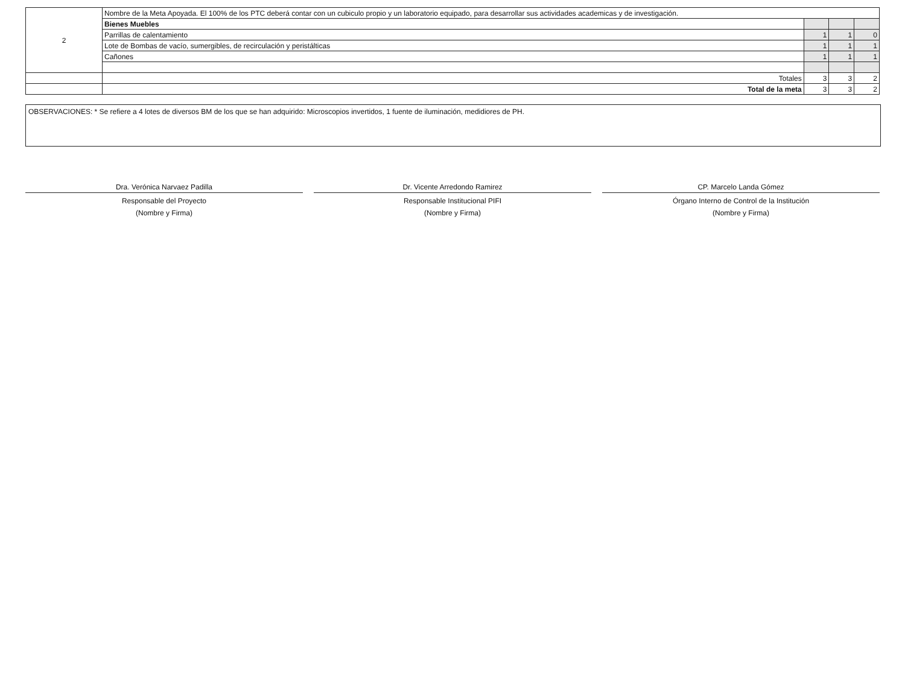| 2 | Nombre de la Meta Apoyada. El 100% de los PTC deberá contar con un cubiculo propio y un laboratorio equipado, para desarrollar sus actividades academicas y de investigación. | | | |
| | Bienes Muebles | | | |
| | Parrillas de calentamiento | 1 | 1 | 0 |
| | Lote de Bombas de vacío, sumergibles, de recirculación y peristálticas | 1 | 1 | 1 |
| | Cañones | 1 | 1 | 1 |
| | Totales | 3 | 3 | 2 |
| | Total de la meta | 3 | 3 | 2 |
OBSERVACIONES: * Se refiere a 4 lotes de diversos BM de los que se han adquirido: Microscopios invertidos, 1 fuente de iluminación, medidiores de PH.
Dra. Verónica Narvaez Padilla
Responsable del Proyecto
(Nombre y Firma)
Dr. Vicente Arredondo Ramirez
Responsable Institucional PIFI
(Nombre y Firma)
CP. Marcelo Landa Gómez
Órgano Interno de Control de la Institución
(Nombre y Firma)